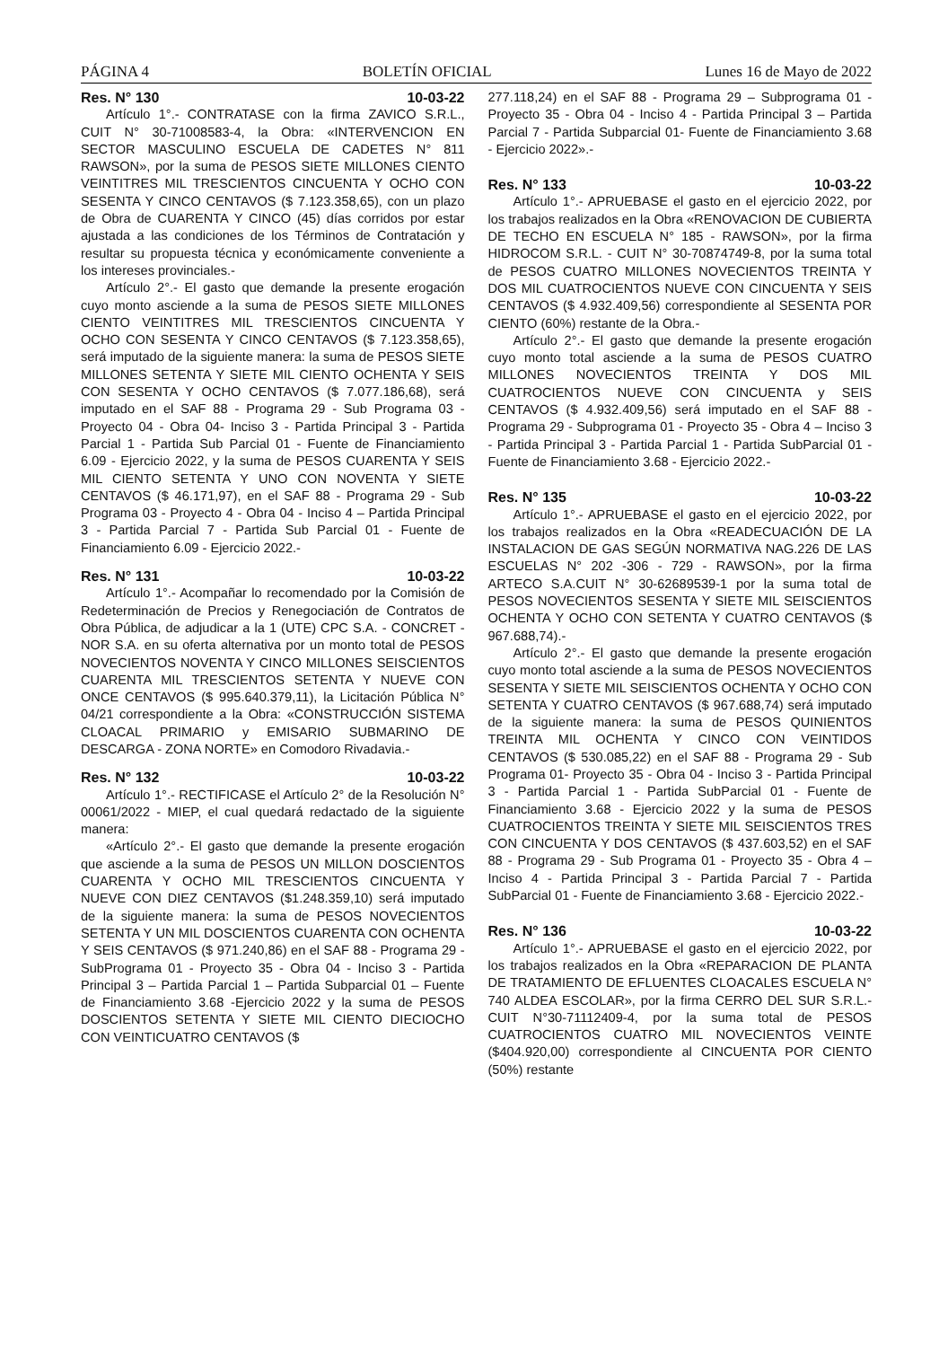PÁGINA 4 BOLETÍN OFICIAL Lunes 16 de Mayo de 2022
Res. N° 130 10-03-22
Artículo 1°.- CONTRATASE con la firma ZAVICO S.R.L., CUIT N° 30-71008583-4, la Obra: «INTERVENCION EN SECTOR MASCULINO ESCUELA DE CADETES N° 811 RAWSON», por la suma de PESOS SIETE MILLONES CIENTO VEINTITRES MIL TRESCIENTOS CINCUENTA Y OCHO CON SESENTA Y CINCO CENTAVOS ($ 7.123.358,65), con un plazo de Obra de CUARENTA Y CINCO (45) días corridos por estar ajustada a las condiciones de los Términos de Contratación y resultar su propuesta técnica y económicamente conveniente a los intereses provinciales.-
Artículo 2°.- El gasto que demande la presente erogación cuyo monto asciende a la suma de PESOS SIETE MILLONES CIENTO VEINTITRES MIL TRESCIENTOS CINCUENTA Y OCHO CON SESENTA Y CINCO CENTAVOS ($ 7.123.358,65), será imputado de la siguiente manera: la suma de PESOS SIETE MILLONES SETENTA Y SIETE MIL CIENTO OCHENTA Y SEIS CON SESENTA Y OCHO CENTAVOS ($ 7.077.186,68), será imputado en el SAF 88 - Programa 29 - Sub Programa 03 - Proyecto 04 - Obra 04- Inciso 3 - Partida Principal 3 - Partida Parcial 1 - Partida Sub Parcial 01 - Fuente de Financiamiento 6.09 - Ejercicio 2022, y la suma de PESOS CUARENTA Y SEIS MIL CIENTO SETENTA Y UNO CON NOVENTA Y SIETE CENTAVOS ($ 46.171,97), en el SAF 88 - Programa 29 - Sub Programa 03 - Proyecto 4 - Obra 04 - Inciso 4 – Partida Principal 3 - Partida Parcial 7 - Partida Sub Parcial 01 - Fuente de Financiamiento 6.09 - Ejercicio 2022.-
Res. N° 131 10-03-22
Artículo 1°.- Acompañar lo recomendado por la Comisión de Redeterminación de Precios y Renegociación de Contratos de Obra Pública, de adjudicar a la 1 (UTE) CPC S.A. - CONCRET - NOR S.A. en su oferta alternativa por un monto total de PESOS NOVECIENTOS NOVENTA Y CINCO MILLONES SEISCIENTOS CUARENTA MIL TRESCIENTOS SETENTA Y NUEVE CON ONCE CENTAVOS ($ 995.640.379,11), la Licitación Pública N° 04/21 correspondiente a la Obra: «CONSTRUCCIÓN SISTEMA CLOACAL PRIMARIO y EMISARIO SUBMARINO DE DESCARGA - ZONA NORTE» en Comodoro Rivadavia.-
Res. N° 132 10-03-22
Artículo 1°.- RECTIFICASE el Artículo 2° de la Resolución N° 00061/2022 - MIEP, el cual quedará redactado de la siguiente manera:
«Artículo 2°.- El gasto que demande la presente erogación que asciende a la suma de PESOS UN MILLON DOSCIENTOS CUARENTA Y OCHO MIL TRESCIENTOS CINCUENTA Y NUEVE CON DIEZ CENTAVOS ($1.248.359,10) será imputado de la siguiente manera: la suma de PESOS NOVECIENTOS SETENTA Y UN MIL DOSCIENTOS CUARENTA CON OCHENTA Y SEIS CENTAVOS ($ 971.240,86) en el SAF 88 - Programa 29 - SubPrograma 01 - Proyecto 35 - Obra 04 - Inciso 3 - Partida Principal 3 – Partida Parcial 1 – Partida Subparcial 01 – Fuente de Financiamiento 3.68 -Ejercicio 2022 y la suma de PESOS DOSCIENTOS SETENTA Y SIETE MIL CIENTO DIECIOCHO CON VEINTICUATRO CENTAVOS ($
277.118,24) en el SAF 88 - Programa 29 – Subprograma 01 -Proyecto 35 - Obra 04 - Inciso 4 - Partida Principal 3 – Partida Parcial 7 - Partida Subparcial 01- Fuente de Financiamiento 3.68 - Ejercicio 2022».-
Res. N° 133 10-03-22
Artículo 1°.- APRUEBASE el gasto en el ejercicio 2022, por los trabajos realizados en la Obra «RENOVACION DE CUBIERTA DE TECHO EN ESCUELA N° 185 - RAWSON», por la firma HIDROCOM S.R.L. - CUIT N° 30-70874749-8, por la suma total de PESOS CUATRO MILLONES NOVECIENTOS TREINTA Y DOS MIL CUATROCIENTOS NUEVE CON CINCUENTA Y SEIS CENTAVOS ($ 4.932.409,56) correspondiente al SESENTA POR CIENTO (60%) restante de la Obra.-
Artículo 2°.- El gasto que demande la presente erogación cuyo monto total asciende a la suma de PESOS CUATRO MILLONES NOVECIENTOS TREINTA Y DOS MIL CUATROCIENTOS NUEVE CON CINCUENTA y SEIS CENTAVOS ($ 4.932.409,56) será imputado en el SAF 88 - Programa 29 - Subprograma 01 - Proyecto 35 - Obra 4 – Inciso 3 - Partida Principal 3 - Partida Parcial 1 - Partida SubParcial 01 - Fuente de Financiamiento 3.68 - Ejercicio 2022.-
Res. N° 135 10-03-22
Artículo 1°.- APRUEBASE el gasto en el ejercicio 2022, por los trabajos realizados en la Obra «READECUACIÓN DE LA INSTALACION DE GAS SEGÚN NORMATIVA NAG.226 DE LAS ESCUELAS N° 202 -306 - 729 - RAWSON», por la firma ARTECO S.A.CUIT N° 30-62689539-1 por la suma total de PESOS NOVECIENTOS SESENTA Y SIETE MIL SEISCIENTOS OCHENTA Y OCHO CON SETENTA Y CUATRO CENTAVOS ($ 967.688,74).-
Artículo 2°.- El gasto que demande la presente erogación cuyo monto total asciende a la suma de PESOS NOVECIENTOS SESENTA Y SIETE MIL SEISCIENTOS OCHENTA Y OCHO CON SETENTA Y CUATRO CENTAVOS ($ 967.688,74) será imputado de la siguiente manera: la suma de PESOS QUINIENTOS TREINTA MIL OCHENTA Y CINCO CON VEINTIDOS CENTAVOS ($ 530.085,22) en el SAF 88 - Programa 29 - Sub Programa 01- Proyecto 35 - Obra 04 - Inciso 3 - Partida Principal 3 - Partida Parcial 1 - Partida SubParcial 01 - Fuente de Financiamiento 3.68 - Ejercicio 2022 y la suma de PESOS CUATROCIENTOS TREINTA Y SIETE MIL SEISCIENTOS TRES CON CINCUENTA Y DOS CENTAVOS ($ 437.603,52) en el SAF 88 - Programa 29 - Sub Programa 01 - Proyecto 35 - Obra 4 – Inciso 4 - Partida Principal 3 - Partida Parcial 7 - Partida SubParcial 01 - Fuente de Financiamiento 3.68 - Ejercicio 2022.-
Res. N° 136 10-03-22
Artículo 1°.- APRUEBASE el gasto en el ejercicio 2022, por los trabajos realizados en la Obra «REPARACION DE PLANTA DE TRATAMIENTO DE EFLUENTES CLOACALES ESCUELA N° 740 ALDEA ESCOLAR», por la firma CERRO DEL SUR S.R.L.- CUIT N°30-71112409-4, por la suma total de PESOS CUATROCIENTOS CUATRO MIL NOVECIENTOS VEINTE ($404.920,00) correspondiente al CINCUENTA POR CIENTO (50%) restante